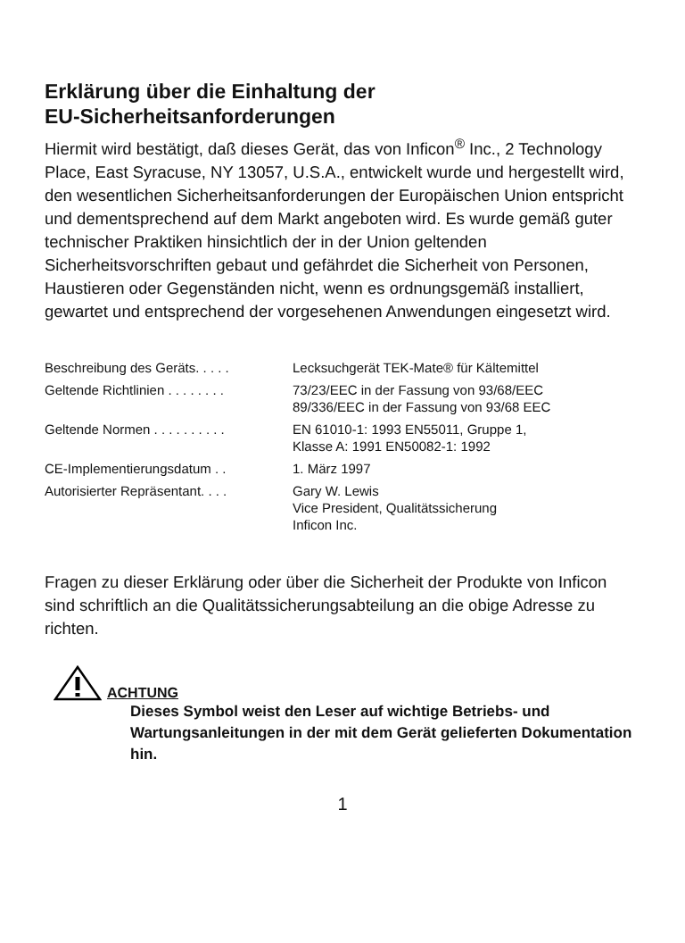Erklärung über die Einhaltung der
EU-Sicherheitsanforderungen
Hiermit wird bestätigt, daß dieses Gerät, das von Inficon<sup>®</sup> Inc., 2 Technology Place, East Syracuse, NY 13057, U.S.A., entwickelt wurde und hergestellt wird, den wesentlichen Sicherheitsanforderungen der Europäischen Union entspricht und dementsprechend auf dem Markt angeboten wird. Es wurde gemäß guter technischer Praktiken hinsichtlich der in der Union geltenden Sicherheitsvorschriften gebaut und gefährdet die Sicherheit von Personen, Haustieren oder Gegenständen nicht, wenn es ordnungsgemäß installiert, gewartet und entsprechend der vorgesehenen Anwendungen eingesetzt wird.
| Beschreibung des Geräts. . . . . | Lecksuchgerät TEK-Mate® für Kältemittel |
| Geltende Richtlinien . . . . . . . . | 73/23/EEC in der Fassung von 93/68/EEC 89/336/EEC in der Fassung von 93/68 EEC |
| Geltende Normen . . . . . . . . . . | EN 61010-1: 1993 EN55011, Gruppe 1, Klasse A: 1991 EN50082-1: 1992 |
| CE-Implementierungsdatum . . | 1. März 1997 |
| Autorisierter Repräsentant. . . . | Gary W. Lewis Vice President, Qualitätssicherung Inficon Inc. |
Fragen zu dieser Erklärung oder über die Sicherheit der Produkte von Inficon sind schriftlich an die Qualitätssicherungsabteilung an die obige Adresse zu richten.
ACHTUNG
Dieses Symbol weist den Leser auf wichtige Betriebs- und Wartungsanleitungen in der mit dem Gerät gelieferten Dokumentation hin.
1